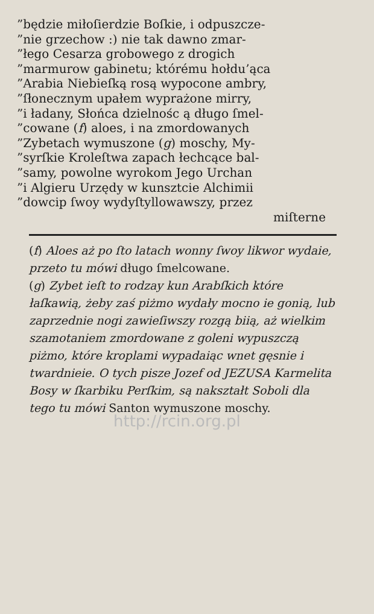”będzie miłoſierdzie Boſkie, i odpuszcze-
”nie grzechow :) nie tak dawno zmar-
”łego Cesarza grobowego z drogich
”marmurow gabinetu; którému hołdu’ąca
”Arabia Niebieſką rosą wypocone ambry,
”ſłonecznym upałem wyprażone mirry,
”i ładany, Słońca dzielnośc ą długo ſmel-
”cowane (f) aloes, i na zmordowanych
”Zybetach wymuszone (g) moschy, My-
”syrſkie Kroleſtwa zapach łechcące bal-
”samy, powolne wyrokom Jego Urchan
”i Algieru Urzędy w kunsztcie Alchimii
”dowcip ſwoy wydyſtyllowawszy, przez
miſterne
(f) Aloes aż po ſto latach wonny ſwoy likwor wydaie, przeto tu mówi długo ſmelcowane.
(g) Zybet ieſt to rodzay kun Arabſkich które łaſkawią, żeby zaś piżmo wydały mocno ie gonią, lub zaprzednie nogi zawieſiwszy rozgą biią, aż wielkim szamotaniem zmordowane z goleni wypuszczą piżmo, które kroplami wypadaiąc wnet gęsnie i twardnieie. O tych pisze Jozef od JEZUSA Karmelita Bosy w ſkarbiku Perſkim, są nakształt Soboli dla tego tu mówi Santon wymuszone moschy.
http://rcin.org.pl